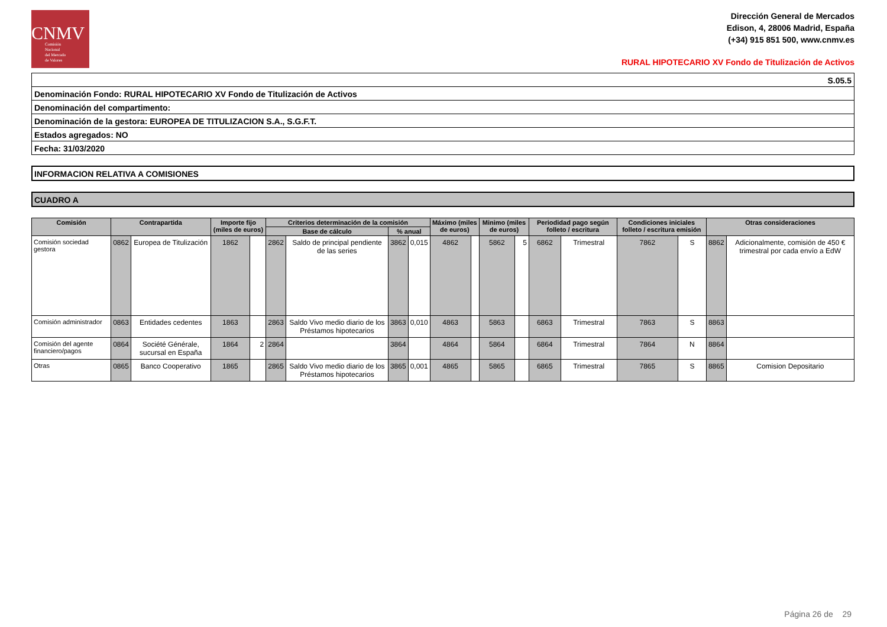CNMV
Comisión
Nacional
del Mercado
de Valores
Dirección General de Mercados
Edison, 4, 28006 Madrid, España
(+34) 915 851 500, www.cnmv.es
RURAL HIPOTECARIO XV Fondo de Titulización de Activos
S.05.5
Denominación Fondo: RURAL HIPOTECARIO XV Fondo de Titulización de Activos
Denominación del compartimento:
Denominación de la gestora: EUROPEA DE TITULIZACION S.A., S.G.F.T.
Estados agregados: NO
Fecha: 31/03/2020
INFORMACION RELATIVA A COMISIONES
CUADRO A
| Comisión | Contrapartida | | Importe fijo (miles de euros) | | Criterios determinación de la comisión | | | | Máximo (miles de euros) | | Minimo (miles de euros) | | Periodidad pago según folleto / escritura | | Condiciones iniciales folleto / escritura emisión | | Otras consideraciones | |
| --- | --- | --- | --- | --- | --- | --- | --- | --- | --- | --- | --- | --- | --- | --- | --- | --- | --- | --- |
| | | | | | Base de cálculo | | % anual | | | | | | | | | | | |
| Comisión sociedad gestora | 0862 | Europea de Titulización | 1862 | | 2862 | Saldo de principal pendiente de las series | 3862 | 0,015 | 4862 | | 5862 | 5 | 6862 | Trimestral | 7862 | S | 8862 | Adicionalmente, comisión de 450 € trimestral por cada envío a EdW |
| Comisión administrador | 0863 | Entidades cedentes | 1863 | | 2863 | Saldo Vivo medio diario de los Préstamos hipotecarios | 3863 | 0,010 | 4863 | | 5863 | | 6863 | Trimestral | 7863 | S | 8863 | |
| Comisión del agente financiero/pagos | 0864 | Société Générale, sucursal en España | 1864 | 2 | 2864 | | 3864 | | 4864 | | 5864 | | 6864 | Trimestral | 7864 | N | 8864 | |
| Otras | 0865 | Banco Cooperativo | 1865 | | 2865 | Saldo Vivo medio diario de los Préstamos hipotecarios | 3865 | 0,001 | 4865 | | 5865 | | 6865 | Trimestral | 7865 | S | 8865 | Comision Depositario |
Página 26 de 29